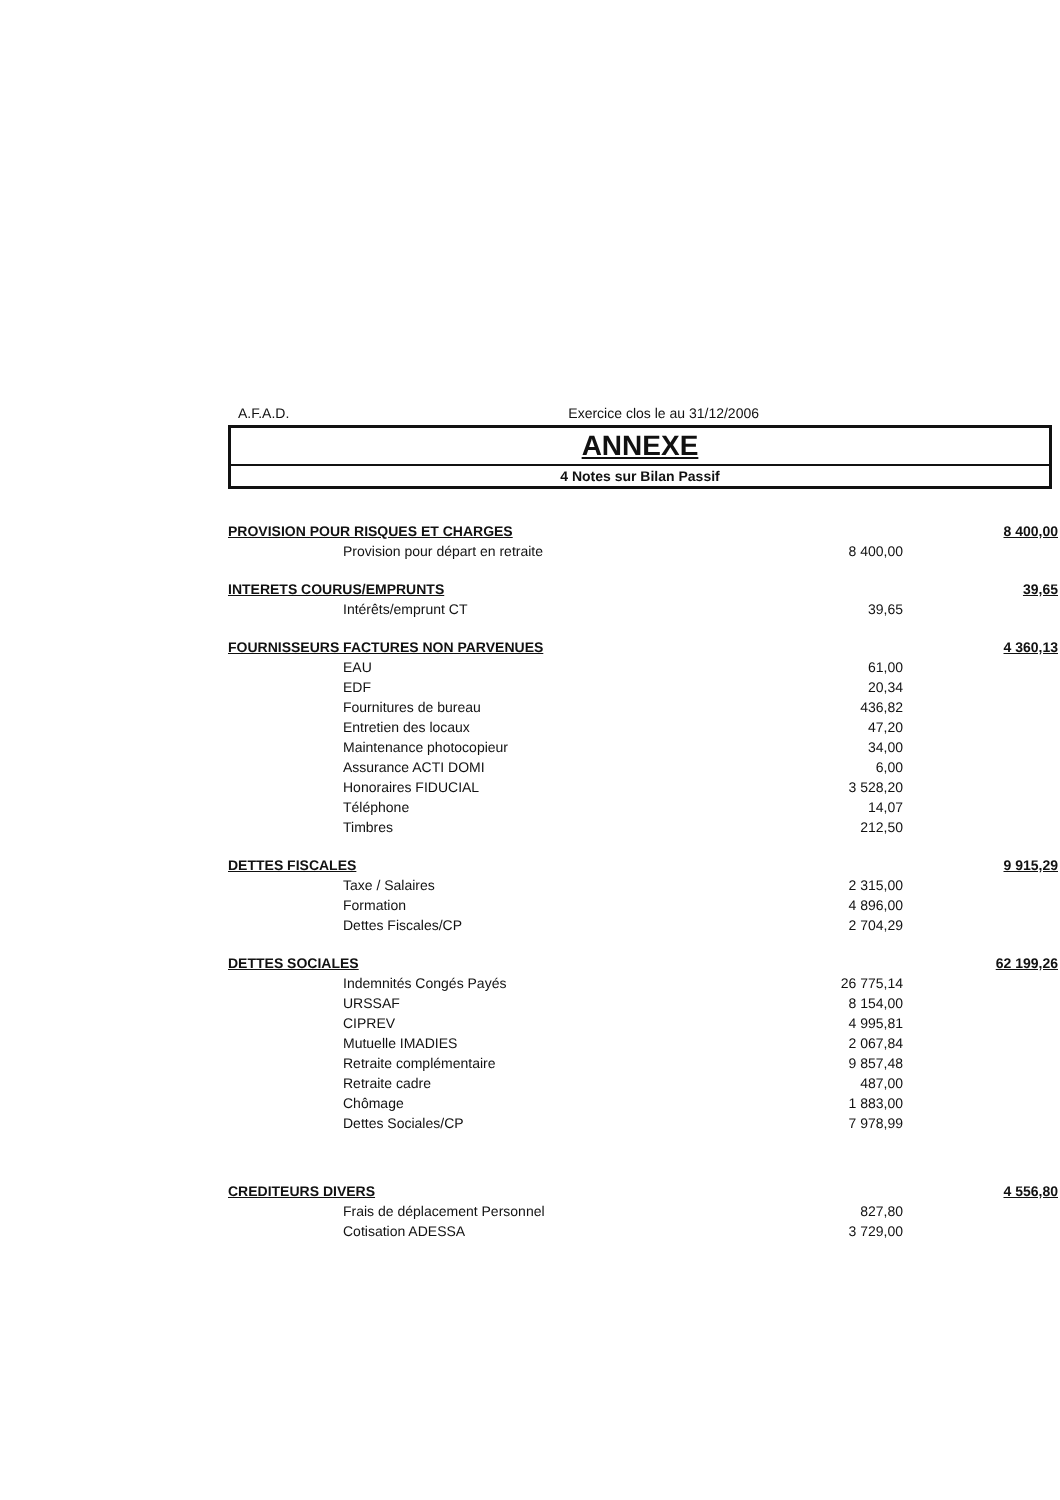A.F.A.D. Exercice clos le au 31/12/2006
ANNEXE
4 Notes sur Bilan Passif
| PROVISION POUR RISQUES ET CHARGES | | 8 400,00 |
| Provision pour départ en retraite | 8 400,00 | |
| INTERETS COURUS/EMPRUNTS | | 39,65 |
| Intérêts/emprunt CT | 39,65 | |
| FOURNISSEURS FACTURES NON PARVENUES | | 4 360,13 |
| EAU | 61,00 | |
| EDF | 20,34 | |
| Fournitures de bureau | 436,82 | |
| Entretien des locaux | 47,20 | |
| Maintenance photocopieur | 34,00 | |
| Assurance ACTI DOMI | 6,00 | |
| Honoraires FIDUCIAL | 3 528,20 | |
| Téléphone | 14,07 | |
| Timbres | 212,50 | |
| DETTES FISCALES | | 9 915,29 |
| Taxe / Salaires | 2 315,00 | |
| Formation | 4 896,00 | |
| Dettes Fiscales/CP | 2 704,29 | |
| DETTES SOCIALES | | 62 199,26 |
| Indemnités Congés Payés | 26 775,14 | |
| URSSAF | 8 154,00 | |
| CIPREV | 4 995,81 | |
| Mutuelle IMADIES | 2 067,84 | |
| Retraite complémentaire | 9 857,48 | |
| Retraite cadre | 487,00 | |
| Chômage | 1 883,00 | |
| Dettes Sociales/CP | 7 978,99 | |
| CREDITEURS DIVERS | | 4 556,80 |
| Frais de déplacement Personnel | 827,80 | |
| Cotisation ADESSA | 3 729,00 | |